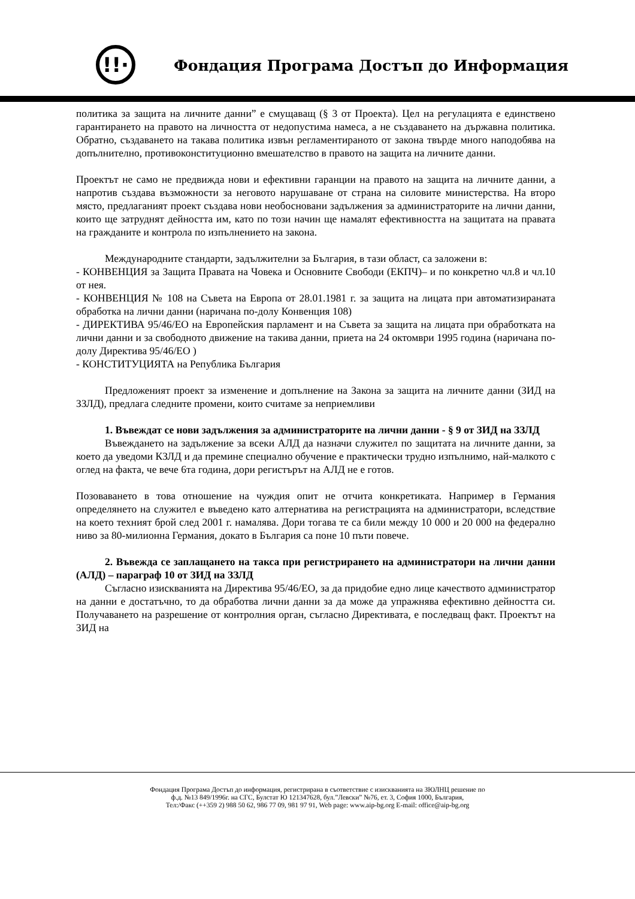!!·
Фондация Програма Достъп до Информация
политика за защита на личните данни” е смущаващ (§ 3 от Проекта). Цел на регулацията е единствено гарантирането на правото на личността от недопустима намеса, а не създаването на държавна политика. Обратно, създаването на такава политика извън регламентираното от закона твърде много наподобява на допълнително, противоконституционно вмешателство в правото на защита на личните данни.
Проектът не само не предвижда нови и ефективни гаранции на правото на защита на личните данни, а напротив създава възможности за неговото нарушаване от страна на силовите министерства. На второ място, предлаганият проект създава нови необосновани задължения за администраторите на лични данни, които ще затруднят дейността им, като по този начин ще намалят ефективността на защитата на правата на гражданите и контрола по изпълнението на закона.
Международните стандарти, задължителни за България, в тази област, са заложени в:
- КОНВЕНЦИЯ за Защита Правата на Човека и Основните Свободи (ЕКПЧ)– и по конкретно чл.8 и чл.10 от нея.
- КОНВЕНЦИЯ № 108 на Съвета на Европа от 28.01.1981 г. за защита на лицата при автоматизираната обработка на лични данни (наричана по-долу Конвенция 108)
- ДИРЕКТИВА 95/46/ЕО на Европейския парламент и на Съвета за защита на лицата при обработката на лични данни и за свободното движение на такива данни, приета на 24 октомври 1995 година (наричана по-долу Директива 95/46/ЕО )
- КОНСТИТУЦИЯТА на Република България
Предложеният проект за изменение и допълнение на Закона за защита на личните данни (ЗИД на ЗЗЛД), предлага следните промени, които считаме за неприемливи
1. Въвеждат се нови задължения за администраторите на лични данни - § 9 от ЗИД на ЗЗЛД
Въвеждането на задължение за всеки АЛД да назначи служител по защитата на личните данни, за което да уведоми КЗЛД и да премине специално обучение е практически трудно изпълнимо, най-малкото с оглед на факта, че вече 6та година, дори регистърът на АЛД не е готов.
Позоваването в това отношение на чуждия опит не отчита конкретиката. Например в Германия определянето на служител е въведено като алтернатива на регистрацията на администратори, вследствие на което техният брой след 2001 г. намалява. Дори тогава те са били между 10 000 и 20 000 на федерално ниво за 80-милионна Германия, докато в България са поне 10 пъти повече.
2. Въвежда се заплащането на такса при регистрирането на администратори на лични данни (АЛД) – параграф 10 от ЗИД на ЗЗЛД
Съгласно изискванията на Директива 95/46/ЕО, за да придобие едно лице качеството администратор на данни е достатъчно, то да обработва лични данни за да може да упражнява ефективно дейността си. Получаването на разрешение от контролния орган, съгласно Директивата, е последващ факт. Проектът на ЗИД на
Фондация Програма Достъп до информация, регистрирана в съответствие с изискванията на ЗЮЛНЦ решение по
ф.д. №13 849/1996г. на СГС, Булстат Ю 121347628, бул.”Левски” №76, ет. 3, София 1000, България,
Тел:/Факс (++359 2) 988 50 62, 986 77 09, 981 97 91, Web page: www.aip-bg.org E-mail: office@aip-bg.org